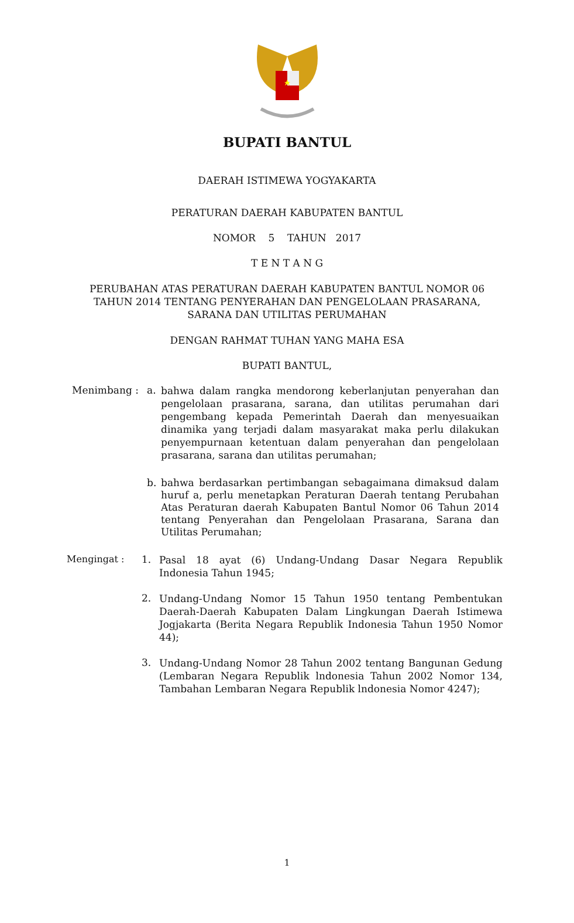BUPATI BANTUL
DAERAH ISTIMEWA YOGYAKARTA
PERATURAN DAERAH KABUPATEN BANTUL
NOMOR 5 TAHUN 2017
T E N T A N G
PERUBAHAN ATAS PERATURAN DAERAH KABUPATEN BANTUL NOMOR 06
TAHUN 2014 TENTANG PENYERAHAN DAN PENGELOLAAN PRASARANA,
SARANA DAN UTILITAS PERUMAHAN
DENGAN RAHMAT TUHAN YANG MAHA ESA
BUPATI BANTUL,
Menimbang : a.
bahwa dalam rangka mendorong keberlanjutan penyerahan dan pengelolaan prasarana, sarana, dan utilitas perumahan dari pengembang kepada Pemerintah Daerah dan menyesuaikan dinamika yang terjadi dalam masyarakat maka perlu dilakukan penyempurnaan ketentuan dalam penyerahan dan pengelolaan prasarana, sarana dan utilitas perumahan;
b.
bahwa berdasarkan pertimbangan sebagaimana dimaksud dalam huruf a, perlu menetapkan Peraturan Daerah tentang Perubahan Atas Peraturan daerah Kabupaten Bantul Nomor 06 Tahun 2014 tentang Penyerahan dan Pengelolaan Prasarana, Sarana dan Utilitas Perumahan;
Mengingat : 1.
Pasal 18 ayat (6) Undang-Undang Dasar Negara Republik Indonesia Tahun 1945;
2.
Undang-Undang Nomor 15 Tahun 1950 tentang Pembentukan Daerah-Daerah Kabupaten Dalam Lingkungan Daerah Istimewa Jogjakarta (Berita Negara Republik Indonesia Tahun 1950 Nomor 44);
3.
Undang-Undang Nomor 28 Tahun 2002 tentang Bangunan Gedung (Lembaran Negara Republik lndonesia Tahun 2002 Nomor 134, Tambahan Lembaran Negara Republik lndonesia Nomor 4247);
1